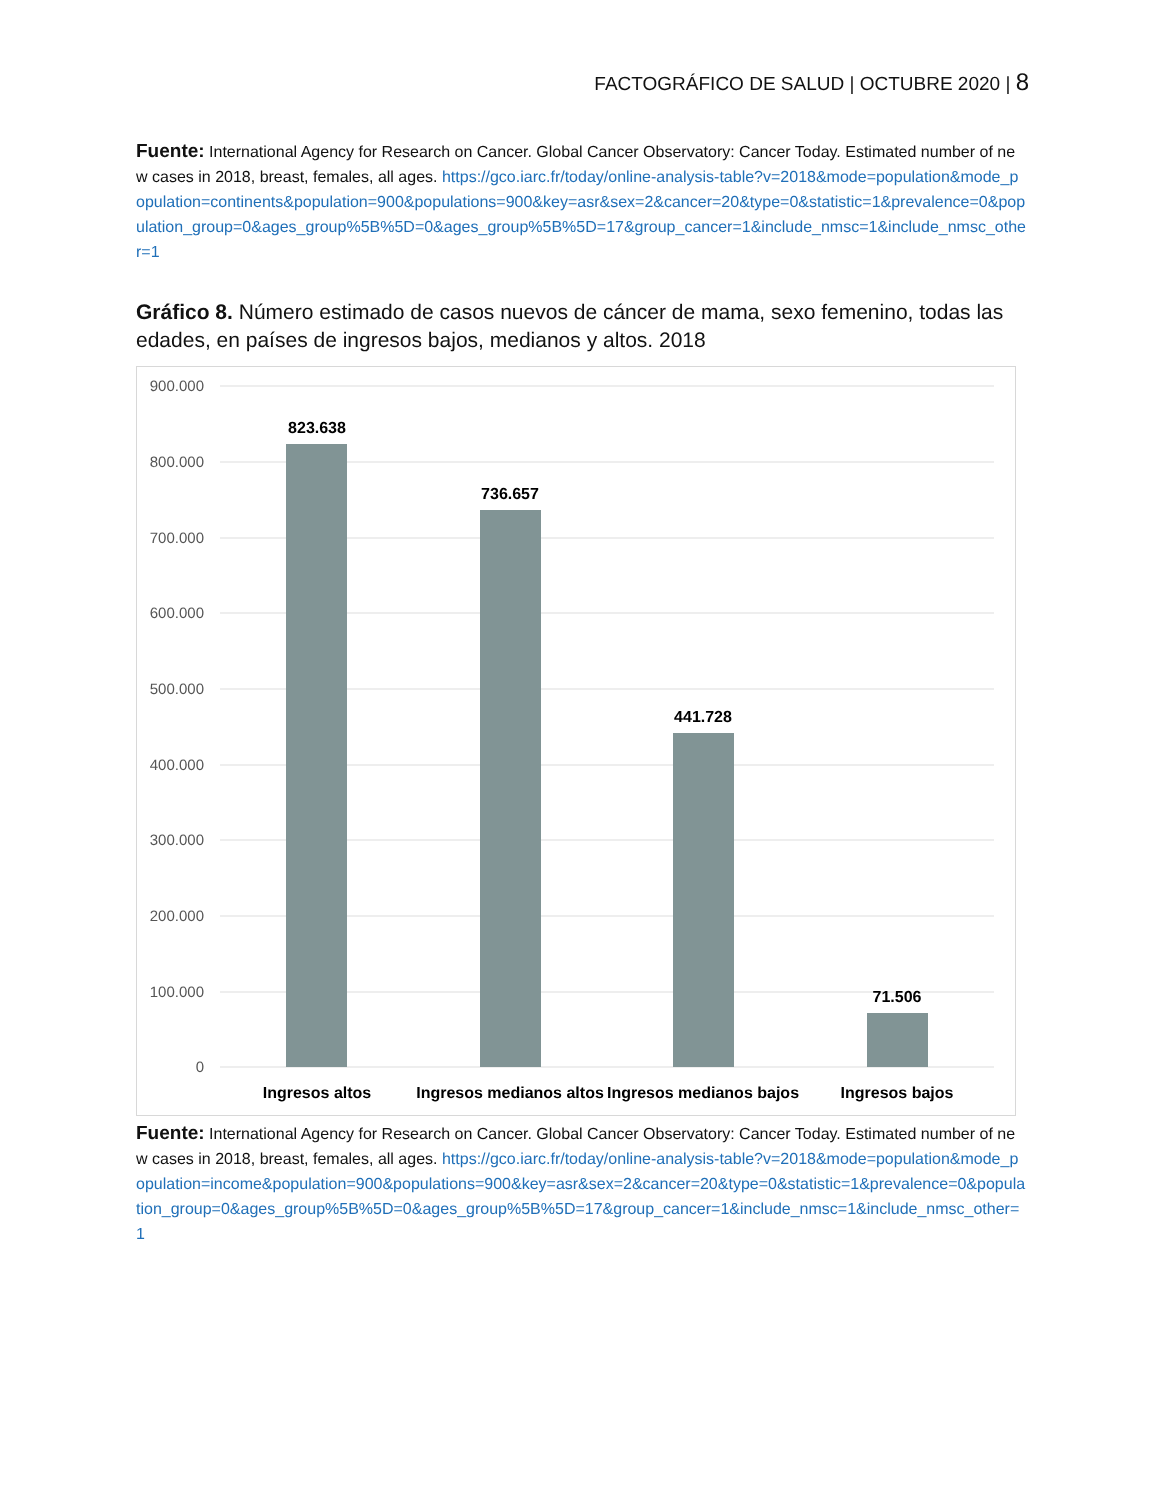FACTOGRÁFICO DE SALUD | OCTUBRE 2020 | 8
Fuente: International Agency for Research on Cancer. Global Cancer Observatory: Cancer Today. Estimated number of new cases in 2018, breast, females, all ages. https://gco.iarc.fr/today/online-analysis-table?v=2018&mode=population&mode_population=continents&population=900&populations=900&key=asr&sex=2&cancer=20&type=0&statistic=1&prevalence=0&population_group=0&ages_group%5B%5D=0&ages_group%5B%5D=17&group_cancer=1&include_nmsc=1&include_nmsc_other=1
Gráfico 8. Número estimado de casos nuevos de cáncer de mama, sexo femenino, todas las edades, en países de ingresos bajos, medianos y altos. 2018
900.000
800.000
700.000
600.000
500.000
400.000
300.000
200.000
100.000
0
823.638
736.657
441.728
71.506
Ingresos altos
Ingresos medianos altos
Ingresos medianos bajos
Ingresos bajos
Fuente: International Agency for Research on Cancer. Global Cancer Observatory: Cancer Today. Estimated number of new cases in 2018, breast, females, all ages. https://gco.iarc.fr/today/online-analysis-table?v=2018&mode=population&mode_population=income&population=900&populations=900&key=asr&sex=2&cancer=20&type=0&statistic=1&prevalence=0&population_group=0&ages_group%5B%5D=0&ages_group%5B%5D=17&group_cancer=1&include_nmsc=1&include_nmsc_other=1